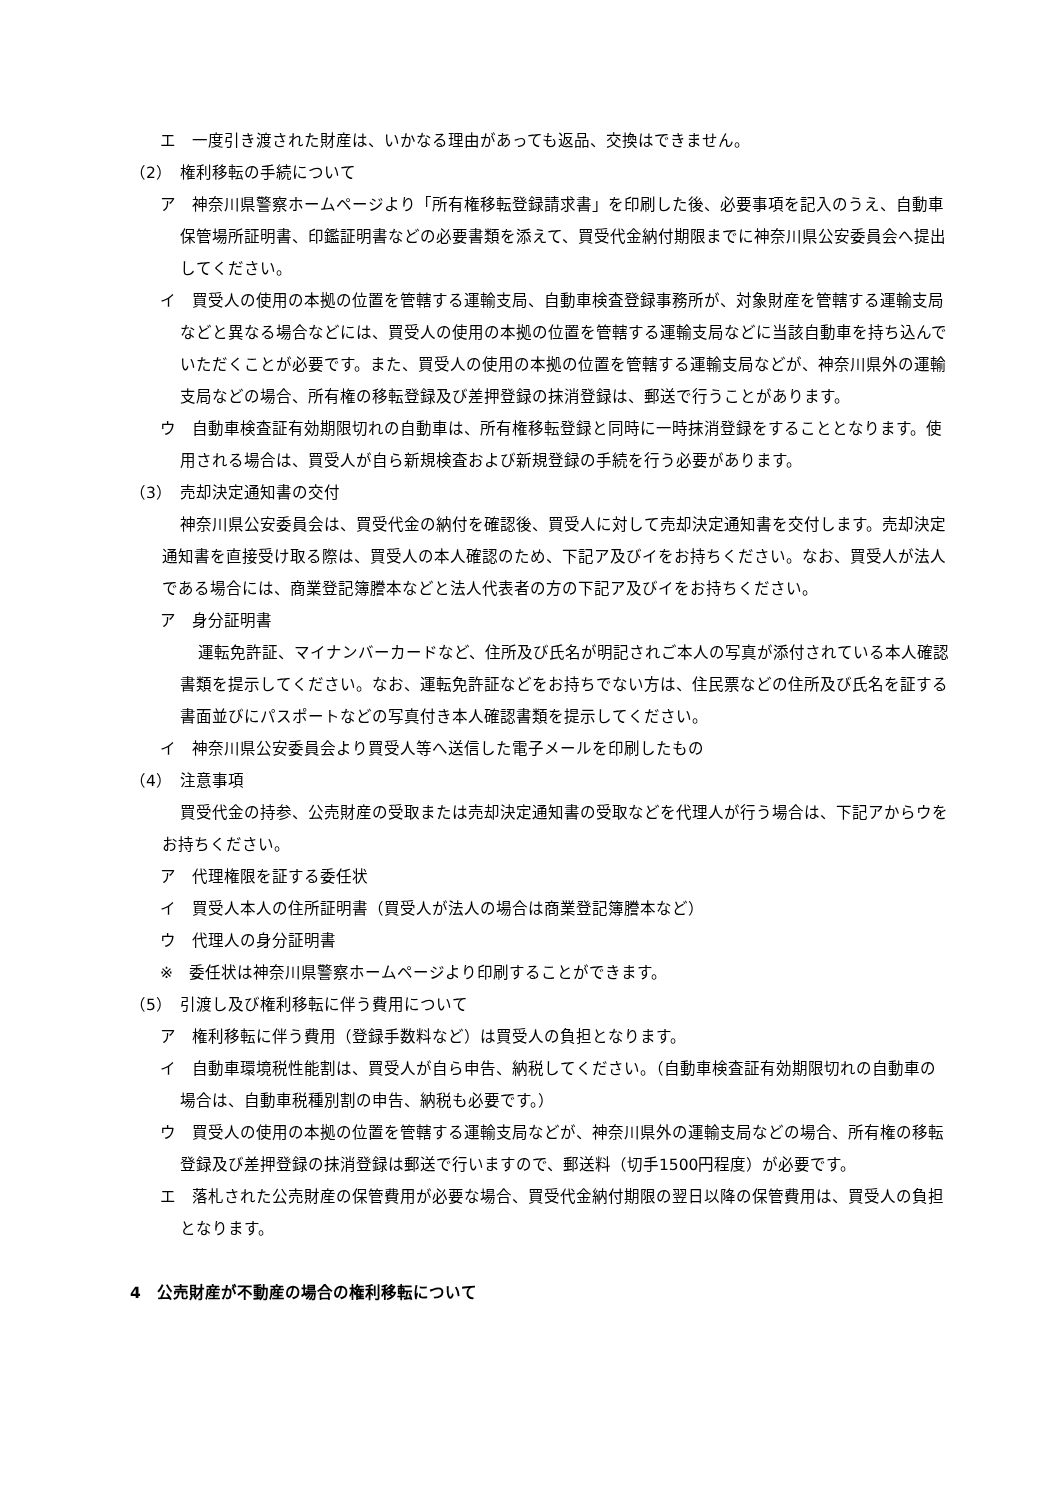エ　一度引き渡された財産は、いかなる理由があっても返品、交換はできません。
（2）　権利移転の手続について
ア　神奈川県警察ホームページより「所有権移転登録請求書」を印刷した後、必要事項を記入のうえ、自動車保管場所証明書、印鑑証明書などの必要書類を添えて、買受代金納付期限までに神奈川県公安委員会へ提出してください。
イ　買受人の使用の本拠の位置を管轄する運輸支局、自動車検査登録事務所が、対象財産を管轄する運輸支局などと異なる場合などには、買受人の使用の本拠の位置を管轄する運輸支局などに当該自動車を持ち込んでいただくことが必要です。また、買受人の使用の本拠の位置を管轄する運輸支局などが、神奈川県外の運輸支局などの場合、所有権の移転登録及び差押登録の抹消登録は、郵送で行うことがあります。
ウ　自動車検査証有効期限切れの自動車は、所有権移転登録と同時に一時抹消登録をすることとなります。使用される場合は、買受人が自ら新規検査および新規登録の手続を行う必要があります。
（3）　売却決定通知書の交付
神奈川県公安委員会は、買受代金の納付を確認後、買受人に対して売却決定通知書を交付します。売却決定通知書を直接受け取る際は、買受人の本人確認のため、下記ア及びイをお持ちください。なお、買受人が法人である場合には、商業登記簿謄本などと法人代表者の方の下記ア及びイをお持ちください。
ア　身分証明書
運転免許証、マイナンバーカードなど、住所及び氏名が明記されご本人の写真が添付されている本人確認書類を提示してください。なお、運転免許証などをお持ちでない方は、住民票などの住所及び氏名を証する書面並びにパスポートなどの写真付き本人確認書類を提示してください。
イ　神奈川県公安委員会より買受人等へ送信した電子メールを印刷したもの
（4）　注意事項
買受代金の持参、公売財産の受取または売却決定通知書の受取などを代理人が行う場合は、下記アからウをお持ちください。
ア　代理権限を証する委任状
イ　買受人本人の住所証明書（買受人が法人の場合は商業登記簿謄本など）
ウ　代理人の身分証明書
※　委任状は神奈川県警察ホームページより印刷することができます。
（5）　引渡し及び権利移転に伴う費用について
ア　権利移転に伴う費用（登録手数料など）は買受人の負担となります。
イ　自動車環境税性能割は、買受人が自ら申告、納税してください。（自動車検査証有効期限切れの自動車の場合は、自動車税種別割の申告、納税も必要です。）
ウ　買受人の使用の本拠の位置を管轄する運輸支局などが、神奈川県外の運輸支局などの場合、所有権の移転登録及び差押登録の抹消登録は郵送で行いますので、郵送料（切手1500円程度）が必要です。
エ　落札された公売財産の保管費用が必要な場合、買受代金納付期限の翌日以降の保管費用は、買受人の負担となります。
4　公売財産が不動産の場合の権利移転について